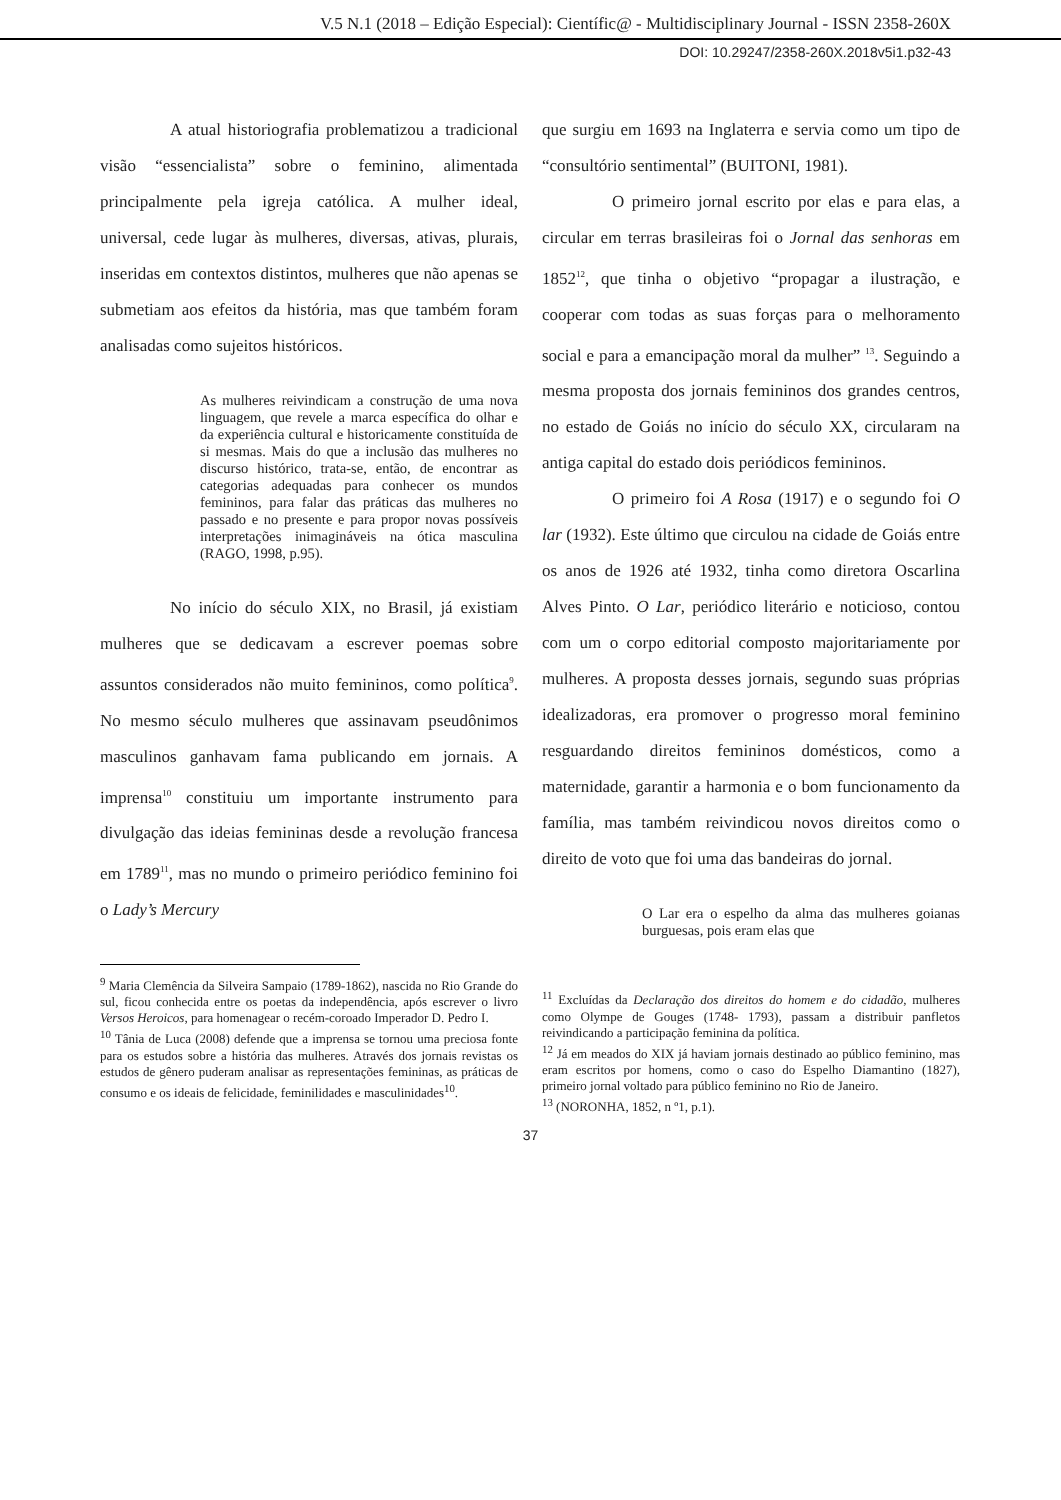V.5 N.1 (2018 – Edição Especial): Científic@ - Multidisciplinary Journal - ISSN 2358-260X
DOI: 10.29247/2358-260X.2018v5i1.p32-43
A atual historiografia problematizou a tradicional visão “essencialista” sobre o feminino, alimentada principalmente pela igreja católica. A mulher ideal, universal, cede lugar às mulheres, diversas, ativas, plurais, inseridas em contextos distintos, mulheres que não apenas se submetiam aos efeitos da história, mas que também foram analisadas como sujeitos históricos.
As mulheres reivindicam a construção de uma nova linguagem, que revele a marca específica do olhar e da experiência cultural e historicamente constituída de si mesmas. Mais do que a inclusão das mulheres no discurso histórico, trata-se, então, de encontrar as categorias adequadas para conhecer os mundos femininos, para falar das práticas das mulheres no passado e no presente e para propor novas possíveis interpretações inimagináveis na ótica masculina (RAGO, 1998, p.95).
No início do século XIX, no Brasil, já existiam mulheres que se dedicavam a escrever poemas sobre assuntos considerados não muito femininos, como política<sup>9</sup>. No mesmo século mulheres que assinavam pseudônimos masculinos ganhavam fama publicando em jornais. A imprensa<sup>10</sup> constituiu um importante instrumento para divulgação das ideias femininas desde a revolução francesa em 1789<sup>11</sup>, mas no mundo o primeiro periódico feminino foi o Lady’s Mercury
<sup>9</sup> Maria Clemência da Silveira Sampaio (1789-1862), nascida no Rio Grande do sul, ficou conhecida entre os poetas da independência, após escrever o livro Versos Heroicos, para homenagear o recém-coroado Imperador D. Pedro I.
<sup>10</sup> Tânia de Luca (2008) defende que a imprensa se tornou uma preciosa fonte para os estudos sobre a história das mulheres. Através dos jornais revistas os estudos de gênero puderam analisar as representações femininas, as práticas de consumo e os ideais de felicidade, feminilidades e masculinidades<sup>10</sup>.
que surgiu em 1693 na Inglaterra e servia como um tipo de “consultório sentimental” (BUITONI, 1981).
O primeiro jornal escrito por elas e para elas, a circular em terras brasileiras foi o Jornal das senhoras em 1852<sup>12</sup>, que tinha o objetivo “propagar a ilustração, e cooperar com todas as suas forças para o melhoramento social e para a emancipação moral da mulher” <sup>13</sup>. Seguindo a mesma proposta dos jornais femininos dos grandes centros, no estado de Goiás no início do século XX, circularam na antiga capital do estado dois periódicos femininos.
O primeiro foi A Rosa (1917) e o segundo foi O lar (1932). Este último que circulou na cidade de Goiás entre os anos de 1926 até 1932, tinha como diretora Oscarlina Alves Pinto. O Lar, periódico literário e noticioso, contou com um o corpo editorial composto majoritariamente por mulheres. A proposta desses jornais, segundo suas próprias idealizadoras, era promover o progresso moral feminino resguardando direitos femininos domésticos, como a maternidade, garantir a harmonia e o bom funcionamento da família, mas também reivindicou novos direitos como o direito de voto que foi uma das bandeiras do jornal.
O Lar era o espelho da alma das mulheres goianas burguesas, pois eram elas que
<sup>11</sup> Excluídas da Declaração dos direitos do homem e do cidadão, mulheres como Olympe de Gouges (1748- 1793), passam a distribuir panfletos reivindicando a participação feminina da política.
<sup>12</sup> Já em meados do XIX já haviam jornais destinado ao público feminino, mas eram escritos por homens, como o caso do Espelho Diamantino (1827), primeiro jornal voltado para público feminino no Rio de Janeiro.
<sup>13</sup> (NORONHA, 1852, n º1, p.1).
37